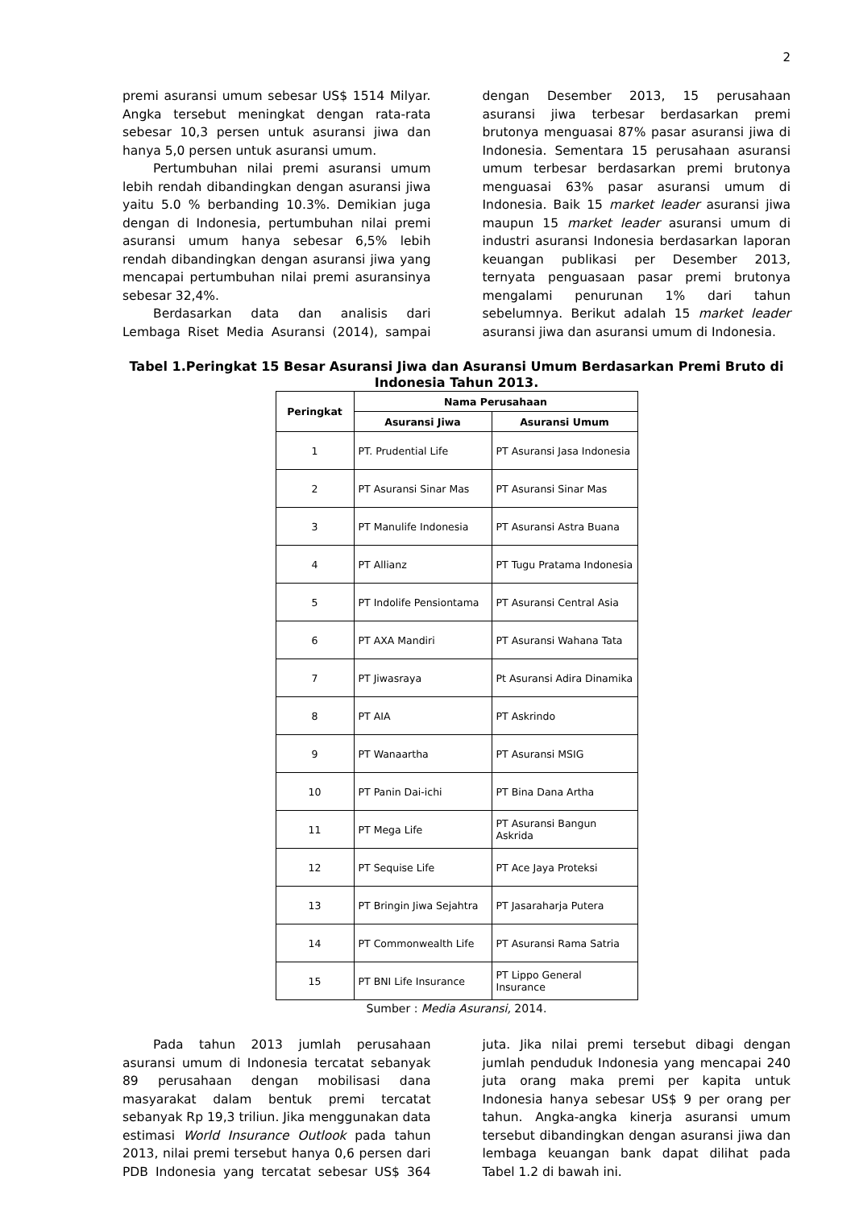2
premi asuransi umum sebesar US$ 1514 Milyar. Angka tersebut meningkat dengan rata-rata sebesar 10,3 persen untuk asuransi jiwa dan hanya 5,0 persen untuk asuransi umum.
Pertumbuhan nilai premi asuransi umum lebih rendah dibandingkan dengan asuransi jiwa yaitu 5.0 % berbanding 10.3%. Demikian juga dengan di Indonesia, pertumbuhan nilai premi asuransi umum hanya sebesar 6,5% lebih rendah dibandingkan dengan asuransi jiwa yang mencapai pertumbuhan nilai premi asuransinya sebesar 32,4%.
Berdasarkan data dan analisis dari Lembaga Riset Media Asuransi (2014), sampai dengan Desember 2013, 15 perusahaan asuransi jiwa terbesar berdasarkan premi brutonya menguasai 87% pasar asuransi jiwa di Indonesia. Sementara 15 perusahaan asuransi umum terbesar berdasarkan premi brutonya menguasai 63% pasar asuransi umum di Indonesia. Baik 15 market leader asuransi jiwa maupun 15 market leader asuransi umum di industri asuransi Indonesia berdasarkan laporan keuangan publikasi per Desember 2013, ternyata penguasaan pasar premi brutonya mengalami penurunan 1% dari tahun sebelumnya. Berikut adalah 15 market leader asuransi jiwa dan asuransi umum di Indonesia.
Tabel 1.Peringkat 15 Besar Asuransi Jiwa dan Asuransi Umum Berdasarkan Premi Bruto di Indonesia Tahun 2013.
| Peringkat | Nama Perusahaan | |
| --- | --- | --- |
| | Asuransi Jiwa | Asuransi Umum |
| 1 | PT. Prudential Life | PT Asuransi Jasa Indonesia |
| 2 | PT Asuransi Sinar Mas | PT Asuransi Sinar Mas |
| 3 | PT Manulife Indonesia | PT Asuransi Astra Buana |
| 4 | PT Allianz | PT Tugu Pratama Indonesia |
| 5 | PT Indolife Pensiontama | PT Asuransi Central Asia |
| 6 | PT AXA Mandiri | PT Asuransi Wahana Tata |
| 7 | PT Jiwasraya | Pt Asuransi Adira Dinamika |
| 8 | PT AIA | PT Askrindo |
| 9 | PT Wanaartha | PT Asuransi MSIG |
| 10 | PT Panin Dai-ichi | PT Bina Dana Artha |
| 11 | PT Mega Life | PT Asuransi Bangun Askrida |
| 12 | PT Sequise Life | PT Ace Jaya Proteksi |
| 13 | PT Bringin Jiwa Sejahtra | PT Jasaraharja Putera |
| 14 | PT Commonwealth Life | PT Asuransi Rama Satria |
| 15 | PT BNI Life Insurance | PT Lippo General Insurance |
Sumber : Media Asuransi, 2014.
Pada tahun 2013 jumlah perusahaan asuransi umum di Indonesia tercatat sebanyak 89 perusahaan dengan mobilisasi dana masyarakat dalam bentuk premi tercatat sebanyak Rp 19,3 triliun. Jika menggunakan data estimasi World Insurance Outlook pada tahun 2013, nilai premi tersebut hanya 0,6 persen dari PDB Indonesia yang tercatat sebesar US$ 364 juta. Jika nilai premi tersebut dibagi dengan jumlah penduduk Indonesia yang mencapai 240 juta orang maka premi per kapita untuk Indonesia hanya sebesar US$ 9 per orang per tahun. Angka-angka kinerja asuransi umum tersebut dibandingkan dengan asuransi jiwa dan lembaga keuangan bank dapat dilihat pada Tabel 1.2 di bawah ini.